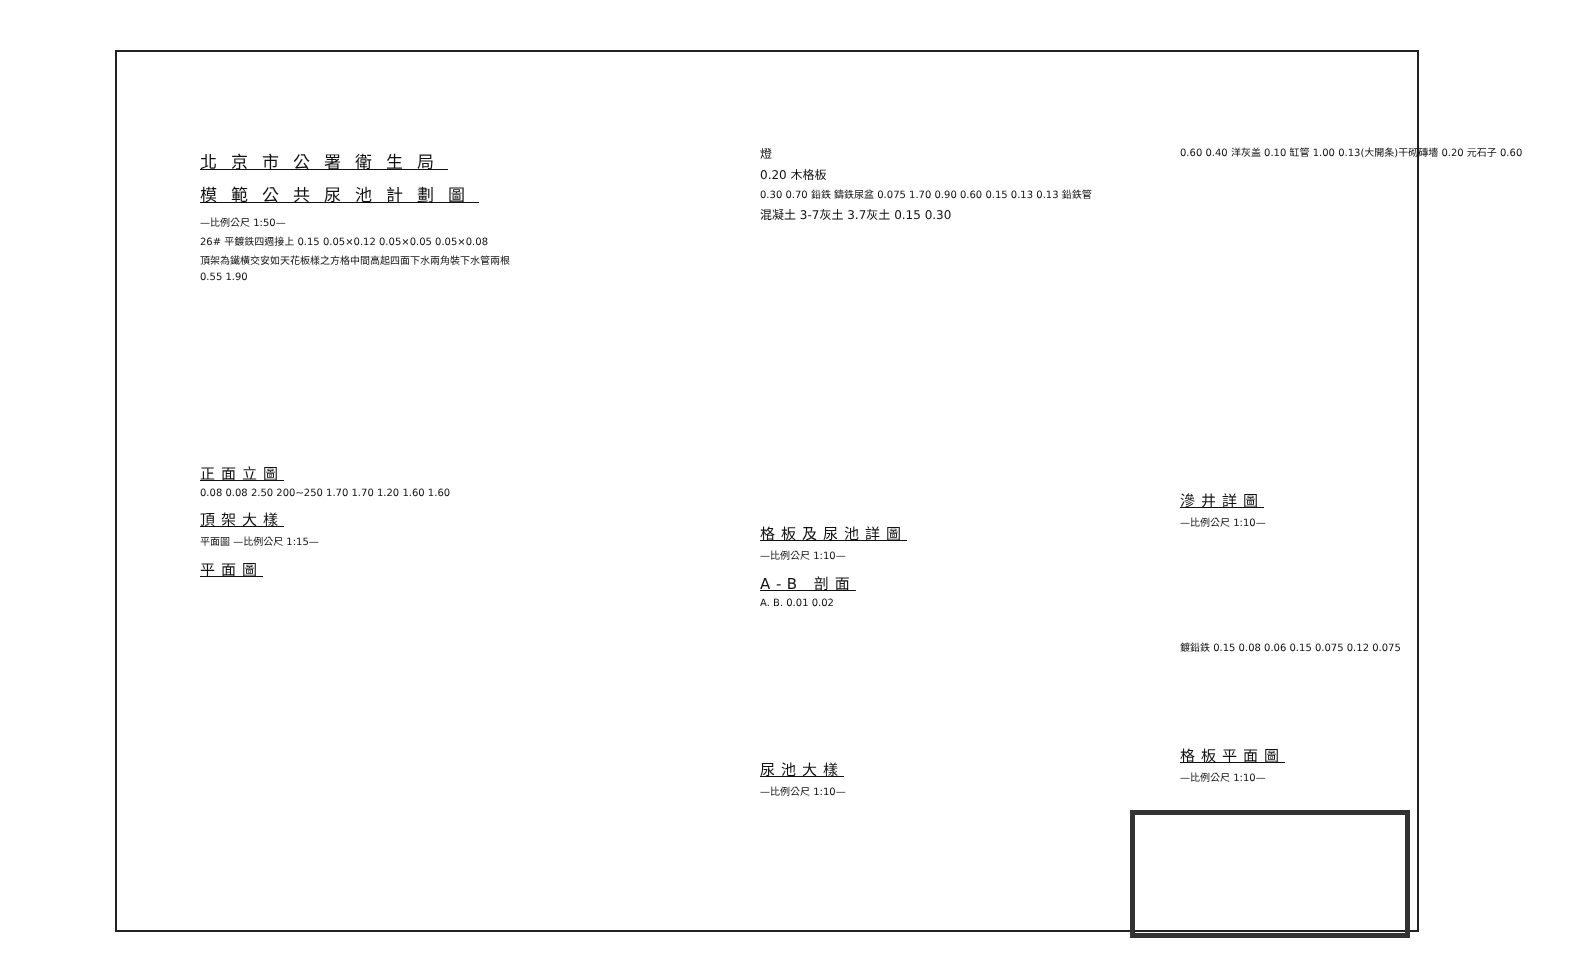北京市公署衛生局
模範公共尿池計劃圖
—比例公尺 1:50—
26# 平鍍鉄四週接上 0.15 0.05×0.12 0.05×0.05 0.05×0.08
頂架為鐵橫交安如天花板樣之方格中間高起四面下水兩角裝下水管兩根
0.55 1.90
正面立圖
0.08 0.08 2.50 200~250 1.70 1.70 1.20 1.60 1.60
頂架大樣
平面圖 —比例公尺 1:15—
平面圖
燈
0.20 木格板
0.30 0.70 鉛鉄 鑄鉄尿盆 0.075 1.70 0.90 0.60 0.15 0.13 0.13 鉛鉄管
混凝土 3-7灰土 3.7灰土 0.15 0.30
格板及尿池詳圖
—比例公尺 1:10—
A-B 剖面
A. B. 0.01 0.02
尿池大樣
—比例公尺 1:10—
0.60 0.40 洋灰盖 0.10 缸管 1.00 0.13(大開条)干砌磚墻 0.20 元石子 0.60
滲井詳圖
—比例公尺 1:10—
鍍鉛鉄 0.15 0.08 0.06 0.15 0.075 0.12 0.075
格板平面圖
—比例公尺 1:10—